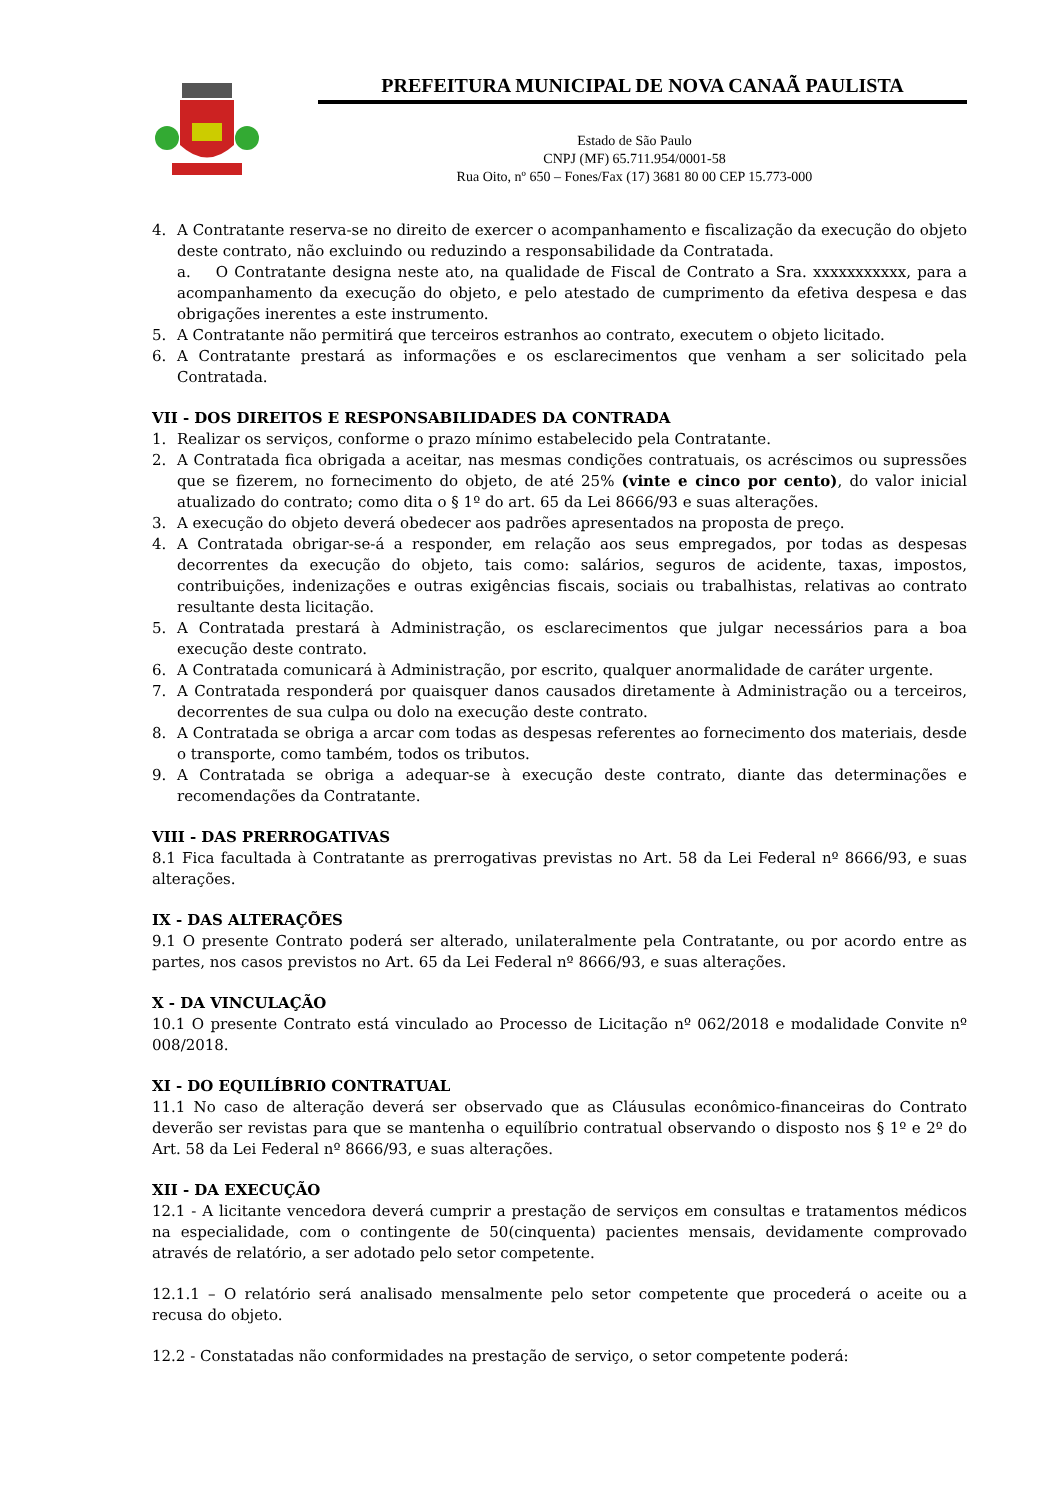PREFEITURA MUNICIPAL DE NOVA CANAÃ PAULISTA
Estado de São Paulo
CNPJ (MF) 65.711.954/0001-58
Rua Oito, nº 650 – Fones/Fax (17) 3681 80 00 CEP 15.773-000
4. A Contratante reserva-se no direito de exercer o acompanhamento e fiscalização da execução do objeto deste contrato, não excluindo ou reduzindo a responsabilidade da Contratada.
a. O Contratante designa neste ato, na qualidade de Fiscal de Contrato a Sra. xxxxxxxxxxx, para a acompanhamento da execução do objeto, e pelo atestado de cumprimento da efetiva despesa e das obrigações inerentes a este instrumento.
5. A Contratante não permitirá que terceiros estranhos ao contrato, executem o objeto licitado.
6. A Contratante prestará as informações e os esclarecimentos que venham a ser solicitado pela Contratada.
VII - DOS DIREITOS E RESPONSABILIDADES DA CONTRADA
1. Realizar os serviços, conforme o prazo mínimo estabelecido pela Contratante.
2. A Contratada fica obrigada a aceitar, nas mesmas condições contratuais, os acréscimos ou supressões que se fizerem, no fornecimento do objeto, de até 25% (vinte e cinco por cento), do valor inicial atualizado do contrato; como dita o § 1º do art. 65 da Lei 8666/93 e suas alterações.
3. A execução do objeto deverá obedecer aos padrões apresentados na proposta de preço.
4. A Contratada obrigar-se-á a responder, em relação aos seus empregados, por todas as despesas decorrentes da execução do objeto, tais como: salários, seguros de acidente, taxas, impostos, contribuições, indenizações e outras exigências fiscais, sociais ou trabalhistas, relativas ao contrato resultante desta licitação.
5. A Contratada prestará à Administração, os esclarecimentos que julgar necessários para a boa execução deste contrato.
6. A Contratada comunicará à Administração, por escrito, qualquer anormalidade de caráter urgente.
7. A Contratada responderá por quaisquer danos causados diretamente à Administração ou a terceiros, decorrentes de sua culpa ou dolo na execução deste contrato.
8. A Contratada se obriga a arcar com todas as despesas referentes ao fornecimento dos materiais, desde o transporte, como também, todos os tributos.
9. A Contratada se obriga a adequar-se à execução deste contrato, diante das determinações e recomendações da Contratante.
VIII - DAS PRERROGATIVAS
8.1 Fica facultada à Contratante as prerrogativas previstas no Art. 58 da Lei Federal nº 8666/93, e suas alterações.
IX - DAS ALTERAÇÕES
9.1 O presente Contrato poderá ser alterado, unilateralmente pela Contratante, ou por acordo entre as partes, nos casos previstos no Art. 65 da Lei Federal nº 8666/93, e suas alterações.
X - DA VINCULAÇÃO
10.1 O presente Contrato está vinculado ao Processo de Licitação nº 062/2018 e modalidade Convite nº 008/2018.
XI - DO EQUILÍBRIO CONTRATUAL
11.1 No caso de alteração deverá ser observado que as Cláusulas econômico-financeiras do Contrato deverão ser revistas para que se mantenha o equilíbrio contratual observando o disposto nos § 1º e 2º do Art. 58 da Lei Federal nº 8666/93, e suas alterações.
XII - DA EXECUÇÃO
12.1 - A licitante vencedora deverá cumprir a prestação de serviços em consultas e tratamentos médicos na especialidade, com o contingente de 50(cinquenta) pacientes mensais, devidamente comprovado através de relatório, a ser adotado pelo setor competente.
12.1.1 – O relatório será analisado mensalmente pelo setor competente que procederá o aceite ou a recusa do objeto.
12.2 - Constatadas não conformidades na prestação de serviço, o setor competente poderá: